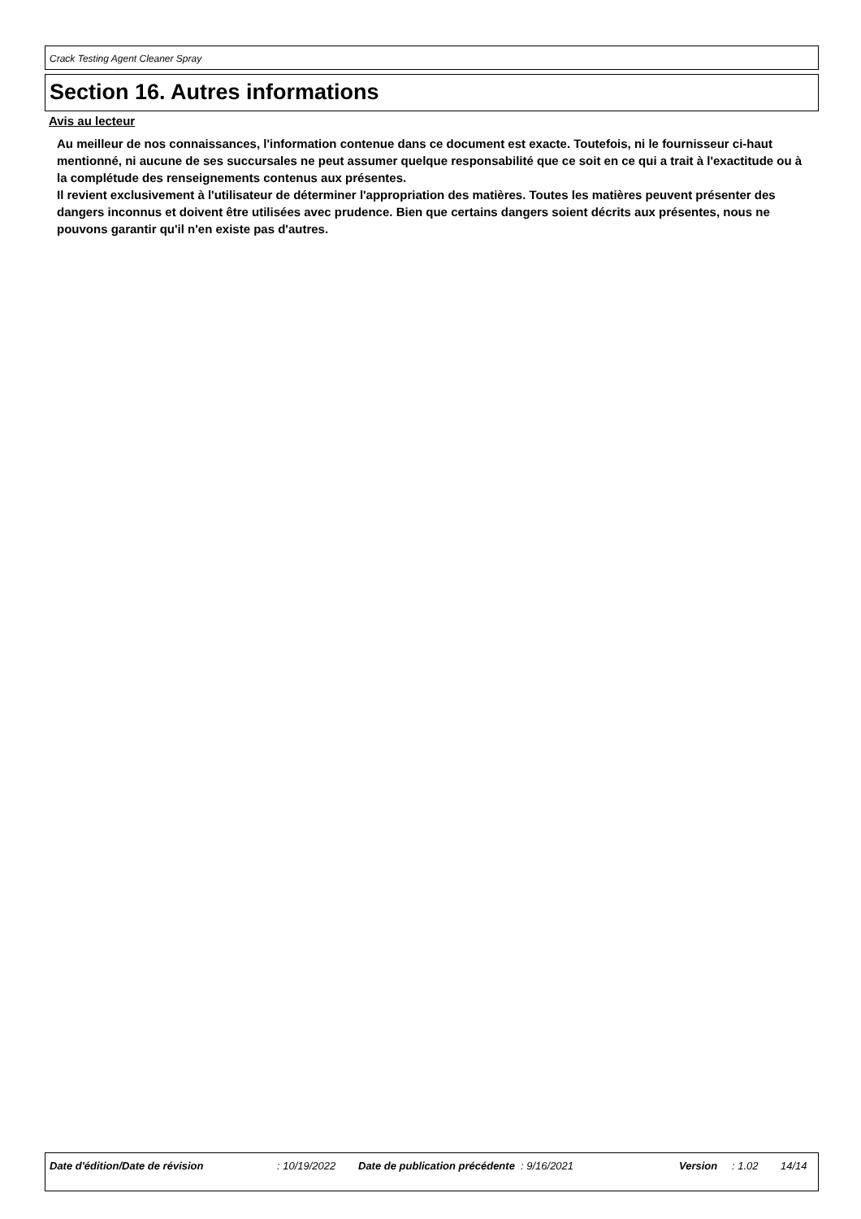Crack Testing Agent Cleaner Spray
Section 16. Autres informations
Avis au lecteur
Au meilleur de nos connaissances, l'information contenue dans ce document est exacte. Toutefois, ni le fournisseur ci-haut mentionné, ni aucune de ses succursales ne peut assumer quelque responsabilité que ce soit en ce qui a trait à l'exactitude ou à la complétude des renseignements contenus aux présentes.
Il revient exclusivement à l'utilisateur de déterminer l'appropriation des matières. Toutes les matières peuvent présenter des dangers inconnus et doivent être utilisées avec prudence. Bien que certains dangers soient décrits aux présentes, nous ne pouvons garantir qu'il n'en existe pas d'autres.
Date d'édition/Date de révision : 10/19/2022 Date de publication précédente
: 9/16/2021 Version : 1.02 14/14